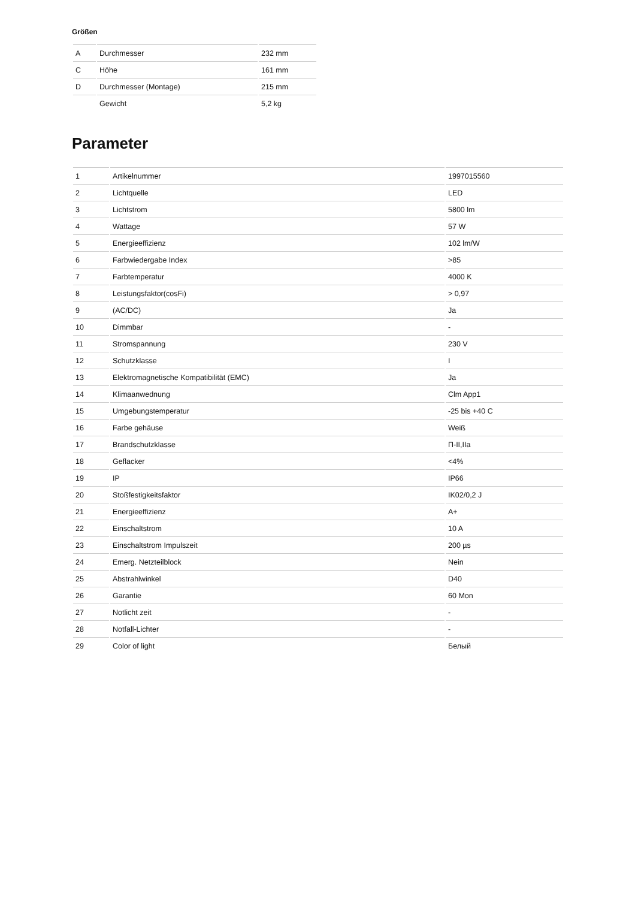Größen
| A | Durchmesser | 232 mm |
| C | Höhe | 161 mm |
| D | Durchmesser (Montage) | 215 mm |
| | Gewicht | 5,2 kg |
Parameter
| 1 | Artikelnummer | 1997015560 |
| 2 | Lichtquelle | LED |
| 3 | Lichtstrom | 5800 lm |
| 4 | Wattage | 57 W |
| 5 | Energieeffizienz | 102 lm/W |
| 6 | Farbwiedergabe Index | >85 |
| 7 | Farbtemperatur | 4000 K |
| 8 | Leistungsfaktor(cosFi) | > 0,97 |
| 9 | (AC/DC) | Ja |
| 10 | Dimmbar | - |
| 11 | Stromspannung | 230 V |
| 12 | Schutzklasse | I |
| 13 | Elektromagnetische Kompatibilität (EMC) | Ja |
| 14 | Klimaanwednung | Clm App1 |
| 15 | Umgebungstemperatur | -25 bis +40 C |
| 16 | Farbe gehäuse | Weiß |
| 17 | Brandschutzklasse | П-II,IIa |
| 18 | Geflacker | <4% |
| 19 | IP | IP66 |
| 20 | Stoßfestigkeitsfaktor | IK02/0,2 J |
| 21 | Energieeffizienz | A+ |
| 22 | Einschaltstrom | 10 A |
| 23 | Einschaltstrom Impulszeit | 200 µs |
| 24 | Emerg. Netzteilblock | Nein |
| 25 | Abstrahlwinkel | D40 |
| 26 | Garantie | 60 Mon |
| 27 | Notlicht zeit | - |
| 28 | Notfall-Lichter | - |
| 29 | Color of light | Белый |